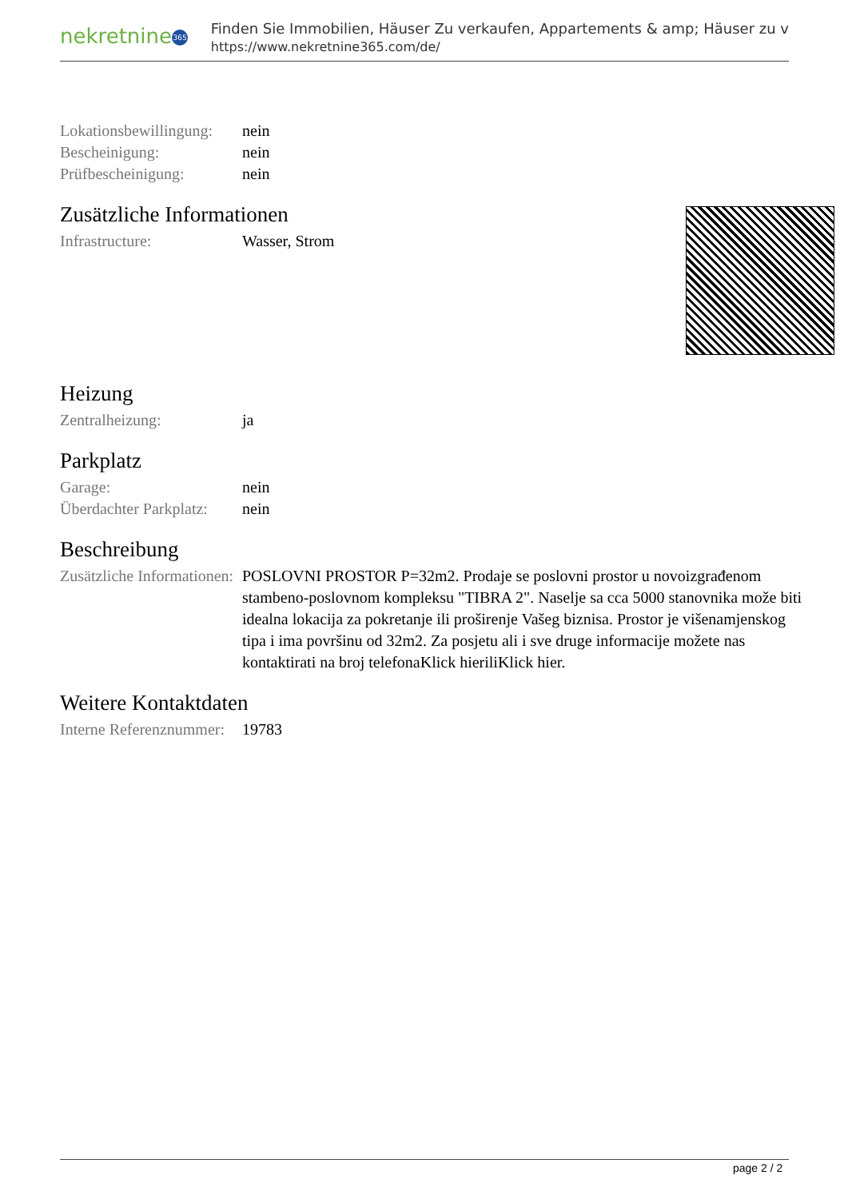nekretnine 365
Finden Sie Immobilien, Häuser Zu verkaufen, Appartements & amp; Häuser zu v
https://www.nekretnine365.com/de/
| Lokationsbewillingung: | nein |
| Bescheinigung: | nein |
| Prüfbescheinigung: | nein |
Zusätzliche Informationen
| Infrastructure: | Wasser, Strom |
Heizung
| Zentralheizung: | ja |
Parkplatz
| Garage: | nein |
| Überdachter Parkplatz: | nein |
Beschreibung
| Zusätzliche Informationen: | POSLOVNI PROSTOR P=32m2. Prodaje se poslovni prostor u novoizgrađenom stambeno-poslovnom kompleksu "TIBRA 2". Naselje sa cca 5000 stanovnika može biti idealna lokacija za pokretanje ili proširenje Vašeg biznisa. Prostor je višenamjenskog tipa i ima površinu od 32m2. Za posjetu ali i sve druge informacije možete nas kontaktirati na broj telefonaKlick hieriliKlick hier. |
Weitere Kontaktdaten
| Interne Referenznummer: | 19783 |
page 2 / 2